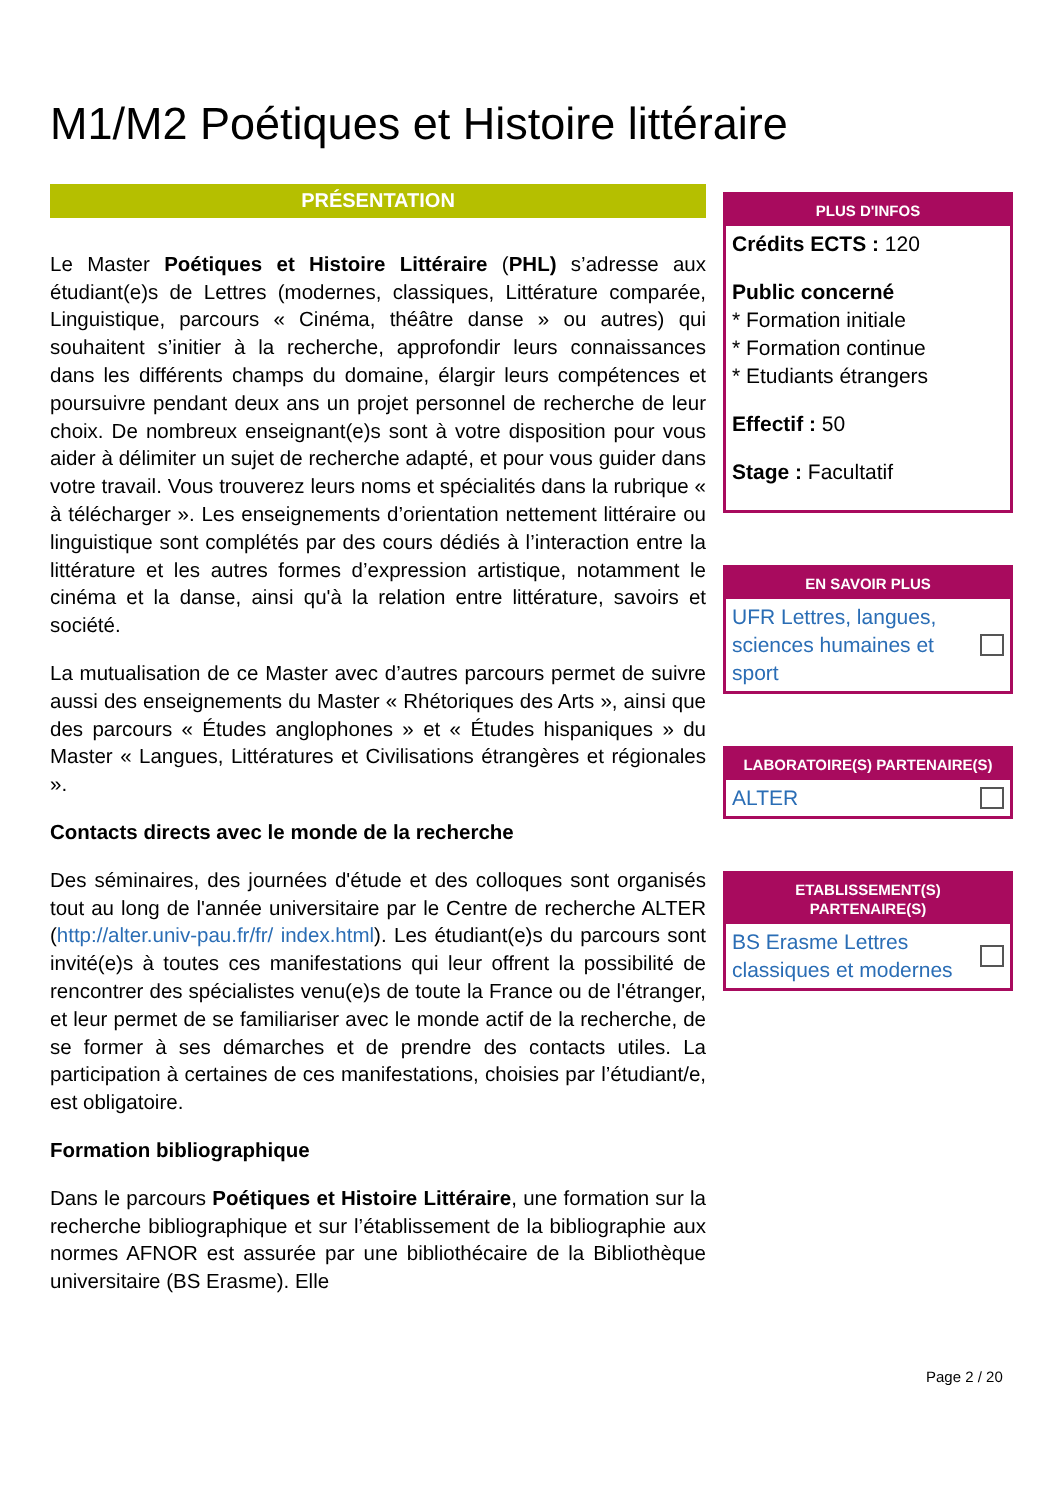M1/M2 Poétiques et Histoire littéraire
PRÉSENTATION
Le Master Poétiques et Histoire Littéraire (PHL) s’adresse aux étudiant(e)s de Lettres (modernes, classiques, Littérature comparée, Linguistique, parcours « Cinéma, théâtre danse » ou autres) qui souhaitent s’initier à la recherche, approfondir leurs connaissances dans les différents champs du domaine, élargir leurs compétences et poursuivre pendant deux ans un projet personnel de recherche de leur choix. De nombreux enseignant(e)s sont à votre disposition pour vous aider à délimiter un sujet de recherche adapté, et pour vous guider dans votre travail. Vous trouverez leurs noms et spécialités dans la rubrique « à télécharger ». Les enseignements d’orientation nettement littéraire ou linguistique sont complétés par des cours dédiés à l’interaction entre la littérature et les autres formes d’expression artistique, notamment le cinéma et la danse, ainsi qu'à la relation entre littérature, savoirs et société.
La mutualisation de ce Master avec d’autres parcours permet de suivre aussi des enseignements du Master « Rhétoriques des Arts », ainsi que des parcours « Études anglophones » et « Études hispaniques » du Master « Langues, Littératures et Civilisations étrangères et régionales ».
Contacts directs avec le monde de la recherche
Des séminaires, des journées d'étude et des colloques sont organisés tout au long de l'année universitaire par le Centre de recherche ALTER (http://alter.univ-pau.fr/fr/ index.html). Les étudiant(e)s du parcours sont invité(e)s à toutes ces manifestations qui leur offrent la possibilité de rencontrer des spécialistes venu(e)s de toute la France ou de l'étranger, et leur permet de se familiariser avec le monde actif de la recherche, de se former à ses démarches et de prendre des contacts utiles. La participation à certaines de ces manifestations, choisies par l’étudiant/e, est obligatoire.
Formation bibliographique
Dans le parcours Poétiques et Histoire Littéraire, une formation sur la recherche bibliographique et sur l’établissement de la bibliographie aux normes AFNOR est assurée par une bibliothécaire de la Bibliothèque universitaire (BS Erasme). Elle
PLUS D'INFOS
Crédits ECTS : 120
Public concerné
* Formation initiale
* Formation continue
* Etudiants étrangers
Effectif : 50
Stage : Facultatif
EN SAVOIR PLUS
UFR Lettres, langues, sciences humaines et sport
LABORATOIRE(S) PARTENAIRE(S)
ALTER
ETABLISSEMENT(S)
PARTENAIRE(S)
BS Erasme Lettres classiques et modernes
Page 2 / 20